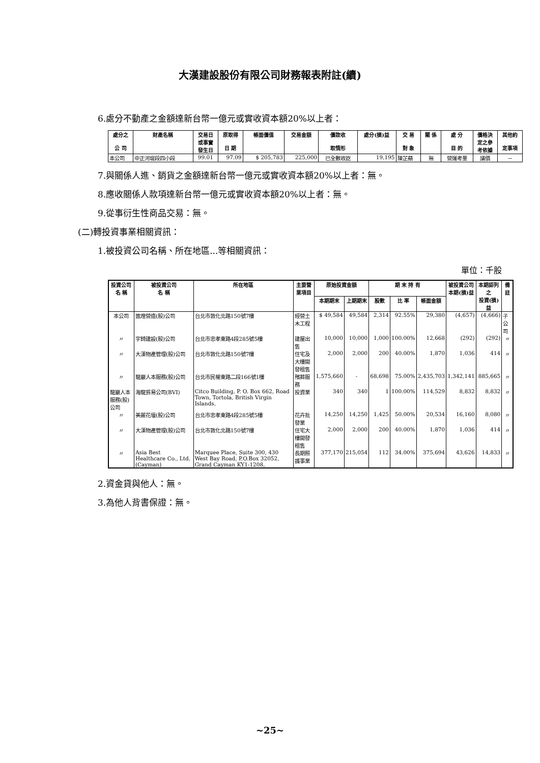大漢建設股份有限公司財務報表附註(續)
6.處分不動產之金額達新台幣一億元或實收資本額20%以上者：
| 處分之 公 司 | 財產名稱 | 交易日 或事實 發生日 | 原取得 日 期 | 帳面價值 | 交易金額 | 價款收 取情形 | 處分(損)益 | 交 易 對 象 | 關 係 | 處 分 目 的 | 價格決 定之參 考依據 | 其他約 定事項 |
| --- | --- | --- | --- | --- | --- | --- | --- | --- | --- | --- | --- | --- |
| 本公司 | 中正河堤段四小段 | 99.01 | 97.09 | $ 205,783 | 225,000 | 已全數收訖 | 19,195 | 陳芷蘋 | 無 | 營運考量 | 議價 | － |
7.與關係人進、銷貨之金額達新台幣一億元或實收資本額20%以上者：無。
8.應收關係人款項達新台幣一億元或實收資本額20%以上者：無。
9.從事衍生性商品交易：無。
(二)轉投資事業相關資訊：
1.被投資公司名稱、所在地區...等相關資訊：
單位：千股
| 投資公司 名 稱 | 被投資公司 名 稱 | 所在地區 | 主要營 業項目 | 原始投資金額 | | 期 末 持 有 | | | 被投資公司 本期(損)益 | 本期認列之 投資(損)益 | 備 註 |
| --- | --- | --- | --- | --- | --- | --- | --- | --- | --- | --- | --- |
| | | | | 本期期末 | 上期期末 | 股數 | 比 率 | 帳面金額 | | | |
| 本公司 | 進煌營造(股)公司 | 台北市敦化北路150號7樓 | 經營土木工程 | $ 49,584 | 49,584 | 2,314 | 92.55% | 29,380 | (4,657) | (4,666) | 子公司 |
| 〃 | 宇錡建設(股)公司 | 台北市忠孝東路4段285號5樓 | 建屋出售 | 10,000 | 10,000 | 1,000 | 100.00% | 12,668 | (292) | (292) | 〃 |
| 〃 | 大漢物產管理(股)公司 | 台北市敦化北路150號7樓 | 住宅及大樓開發租售 | 2,000 | 2,000 | 200 | 40.00% | 1,870 | 1,036 | 414 | 〃 |
| 〃 | 龍巖人本服務(股)公司 | 台北市民權東路二段166號1樓 | 殯葬服務 | 1,575,660 | - | 68,698 | 75.00% | 2,435,703 | 1,342,141 | 885,665 | 〃 |
| 龍巖人本服務(股)公司 | 海龍貿易公司(BVI) | Citco Building, P. O. Box 662, Road Town, Tortola, British Virgin Islands. | 投資業 | 340 | 340 | 1 | 100.00% | 114,529 | 8,832 | 8,832 | 〃 |
| 〃 | 美麗花壇(股)公司 | 台北市忠孝東路4段285號5樓 | 花卉批發業 | 14,250 | 14,250 | 1,425 | 50.00% | 20,534 | 16,160 | 8,080 | 〃 |
| 〃 | 大漢物產管理(股)公司 | 台北市敦化北路150號7樓 | 住宅大樓開發租售 | 2,000 | 2,000 | 200 | 40.00% | 1,870 | 1,036 | 414 | 〃 |
| 〃 | Asia Best Healthcare Co., Ltd. (Cayman) | Marquee Place, Suite 300, 430 West Bay Road, P.O.Box 32052, Grand Cayman KY1-1208, | 長期照護事業 | 377,170 | 215,054 | 112 | 34.00% | 375,694 | 43,626 | 14,833 | 〃 |
2.資金貸與他人：無。
3.為他人背書保證：無。
~25~